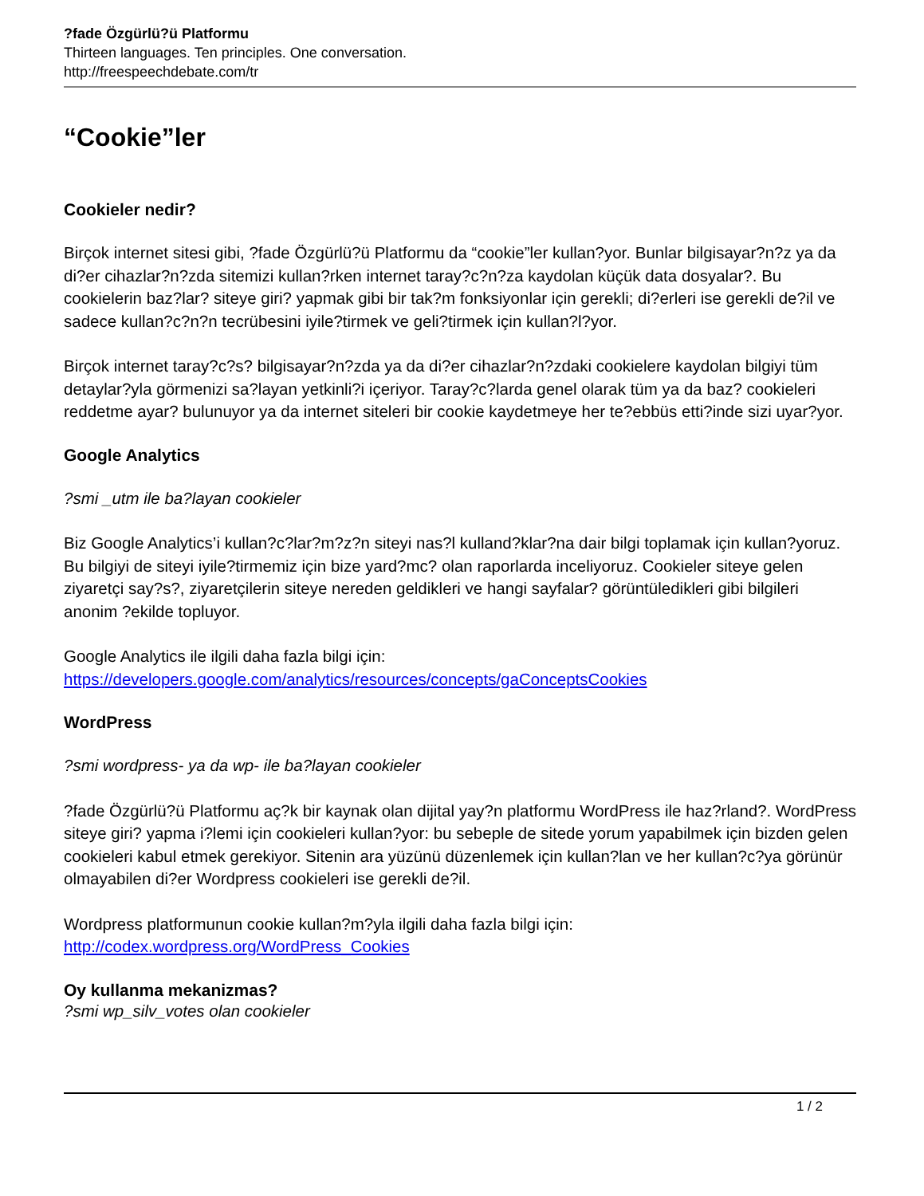?fade Özgürlü?ü Platformu
Thirteen languages. Ten principles. One conversation.
http://freespeechdebate.com/tr
“Cookie”ler
Cookieler nedir?
Birçok internet sitesi gibi, ?fade Özgürlü?ü Platformu da “cookie”ler kullan?yor. Bunlar bilgisayar?n?z ya da di?er cihazlar?n?zda sitemizi kullan?rken internet taray?c?n?za kaydolan küçük data dosyalar?. Bu cookielerin baz?lar? siteye giri? yapmak gibi bir tak?m fonksiyonlar için gerekli; di?erleri ise gerekli de?il ve sadece kullan?c?n?n tecrübesini iyile?tirmek ve geli?tirmek için kullan?l?yor.
Birçok internet taray?c?s? bilgisayar?n?zda ya da di?er cihazlar?n?zdaki cookielere kaydolan bilgiyi tüm detaylar?yla görmenizi sa?layan yetkinli?i içeriyor. Taray?c?larda genel olarak tüm ya da baz? cookieleri reddetme ayar? bulunuyor ya da internet siteleri bir cookie kaydetmeye her te?ebbüs etti?inde sizi uyar?yor.
Google Analytics
?smi _utm ile ba?layan cookieler
Biz Google Analytics’i kullan?c?lar?m?z?n siteyi nas?l kulland?klar?na dair bilgi toplamak için kullan?yoruz. Bu bilgiyi de siteyi iyile?tirmemiz için bize yard?mc? olan raporlarda inceliyoruz. Cookieler siteye gelen ziyaretçi say?s?, ziyaretçilerin siteye nereden geldikleri ve hangi sayfalar? görüntüledikleri gibi bilgileri anonim ?ekilde topluyor.
Google Analytics ile ilgili daha fazla bilgi için:
https://developers.google.com/analytics/resources/concepts/gaConceptsCookies
WordPress
?smi wordpress- ya da wp- ile ba?layan cookieler
?fade Özgürlü?ü Platformu aç?k bir kaynak olan dijital yay?n platformu WordPress ile haz?rland?. WordPress siteye giri? yapma i?lemi için cookieleri kullan?yor: bu sebeple de sitede yorum yapabilmek için bizden gelen cookieleri kabul etmek gerekiyor. Sitenin ara yüzünü düzenlemek için kullan?lan ve her kullan?c?ya görünür olmayabilen di?er Wordpress cookieleri ise gerekli de?il.
Wordpress platformunun cookie kullan?m?yla ilgili daha fazla bilgi için:
http://codex.wordpress.org/WordPress_Cookies
Oy kullanma mekanizmas?
?smi wp_silv_votes olan cookieler
1 / 2